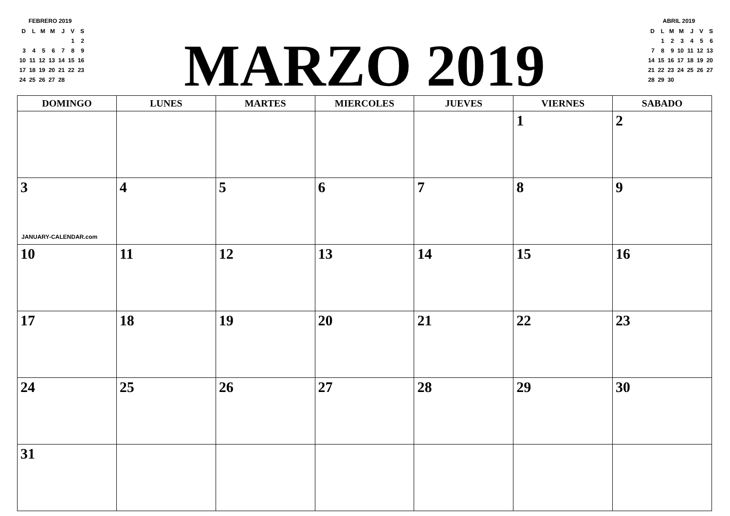FEBRERO 2019
| D | L | M | M | J | V | S |
| | | | | | 1 | 2 |
| 3 | 4 | 5 | 6 | 7 | 8 | 9 |
| 10 | 11 | 12 | 13 | 14 | 15 | 16 |
| 17 | 18 | 19 | 20 | 21 | 22 | 23 |
| 24 | 25 | 26 | 27 | 28 | | |
MARZO 2019
ABRIL 2019
| D | L | M | M | J | V | S |
| | 1 | 2 | 3 | 4 | 5 | 6 |
| 7 | 8 | 9 | 10 | 11 | 12 | 13 |
| 14 | 15 | 16 | 17 | 18 | 19 | 20 |
| 21 | 22 | 23 | 24 | 25 | 26 | 27 |
| 28 | 29 | 30 | | | | |
| DOMINGO | LUNES | MARTES | MIERCOLES | JUEVES | VIERNES | SABADO |
| --- | --- | --- | --- | --- | --- | --- |
| | | | | | 1 | 2 |
| 3 JANUARY-CALENDAR.com | 4 | 5 | 6 | 7 | 8 | 9 |
| 10 | 11 | 12 | 13 | 14 | 15 | 16 |
| 17 | 18 | 19 | 20 | 21 | 22 | 23 |
| 24 | 25 | 26 | 27 | 28 | 29 | 30 |
| 31 | | | | | | |